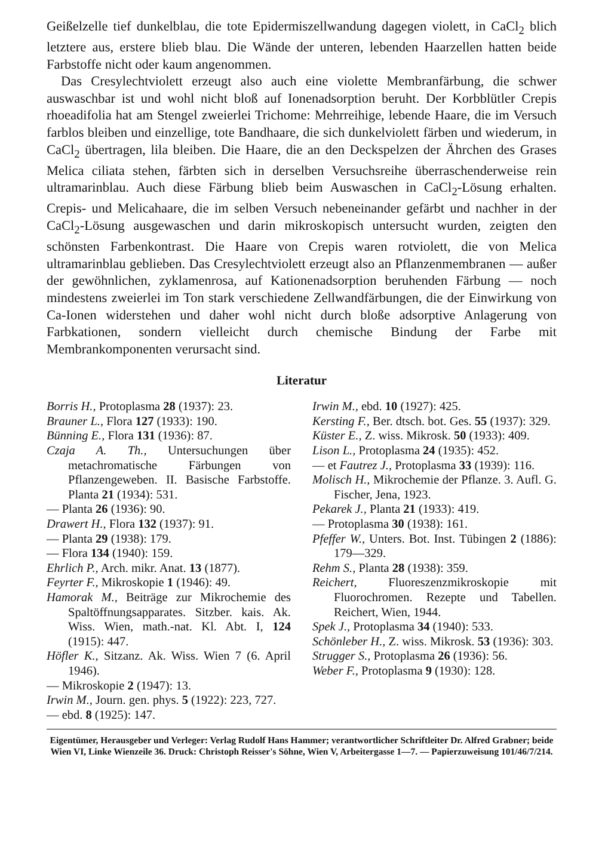Geißelzelle tief dunkelblau, die tote Epidermiszellwandung dagegen violett, in CaCl<sub>2</sub> blich letztere aus, erstere blieb blau. Die Wände der unteren, lebenden Haarzellen hatten beide Farbstoffe nicht oder kaum angenommen.
Das Cresylechtviolett erzeugt also auch eine violette Membranfärbung, die schwer auswaschbar ist und wohl nicht bloß auf Ionenadsorption beruht. Der Korbblütler Crepis rhoeadifolia hat am Stengel zweierlei Trichome: Mehrreihige, lebende Haare, die im Versuch farblos bleiben und einzellige, tote Bandhaare, die sich dunkelviolett färben und wiederum, in CaCl<sub>2</sub> übertragen, lila bleiben. Die Haare, die an den Deckspelzen der Ährchen des Grases Melica ciliata stehen, färbten sich in derselben Versuchsreihe überraschenderweise rein ultramarinblau. Auch diese Färbung blieb beim Auswaschen in CaCl<sub>2</sub>-Lösung erhalten. Crepis- und Melicahaare, die im selben Versuch nebeneinander gefärbt und nachher in der CaCl<sub>2</sub>-Lösung ausgewaschen und darin mikroskopisch untersucht wurden, zeigten den schönsten Farbenkontrast. Die Haare von Crepis waren rotviolett, die von Melica ultramarinblau geblieben. Das Cresylechtviolett erzeugt also an Pflanzenmembranen — außer der gewöhnlichen, zyklamenrosa, auf Kationenadsorption beruhenden Färbung — noch mindestens zweierlei im Ton stark verschiedene Zellwandfärbungen, die der Einwirkung von Ca-Ionen widerstehen und daher wohl nicht durch bloße adsorptive Anlagerung von Farbkationen, sondern vielleicht durch chemische Bindung der Farbe mit Membrankomponenten verursacht sind.
Literatur
Borris H., Protoplasma 28 (1937): 23.
Brauner L., Flora 127 (1933): 190.
Bünning E., Flora 131 (1936): 87.
Czaja A. Th., Untersuchungen über metachromatische Färbungen von Pflanzengeweben. II. Basische Farbstoffe. Planta 21 (1934): 531.
— Planta 26 (1936): 90.
Drawert H., Flora 132 (1937): 91.
— Planta 29 (1938): 179.
— Flora 134 (1940): 159.
Ehrlich P., Arch. mikr. Anat. 13 (1877).
Feyrter F., Mikroskopie 1 (1946): 49.
Hamorak M., Beiträge zur Mikrochemie des Spaltöffnungsapparates. Sitzber. kais. Ak. Wiss. Wien, math.-nat. Kl. Abt. I, 124 (1915): 447.
Höfler K., Sitzanz. Ak. Wiss. Wien 7 (6. April 1946).
— Mikroskopie 2 (1947): 13.
Irwin M., Journ. gen. phys. 5 (1922): 223, 727.
— ebd. 8 (1925): 147.
Irwin M., ebd. 10 (1927): 425.
Kersting F., Ber. dtsch. bot. Ges. 55 (1937): 329.
Küster E., Z. wiss. Mikrosk. 50 (1933): 409.
Lison L., Protoplasma 24 (1935): 452.
— et Fautrez J., Protoplasma 33 (1939): 116.
Molisch H., Mikrochemie der Pflanze. 3. Aufl. G. Fischer, Jena, 1923.
Pekarek J., Planta 21 (1933): 419.
— Protoplasma 30 (1938): 161.
Pfeffer W., Unters. Bot. Inst. Tübingen 2 (1886): 179—329.
Rehm S., Planta 28 (1938): 359.
Reichert, Fluoreszenzmikroskopie mit Fluorochromen. Rezepte und Tabellen. Reichert, Wien, 1944.
Spek J., Protoplasma 34 (1940): 533.
Schönleber H., Z. wiss. Mikrosk. 53 (1936): 303.
Strugger S., Protoplasma 26 (1936): 56.
Weber F., Protoplasma 9 (1930): 128.
Eigentümer, Herausgeber und Verleger: Verlag Rudolf Hans Hammer; verantwortlicher Schriftleiter Dr. Alfred Grabner; beide Wien VI, Linke Wienzeile 36. Druck: Christoph Reisser's Söhne, Wien V, Arbeitergasse 1—7. — Papierzuweisung 101/46/7/214.